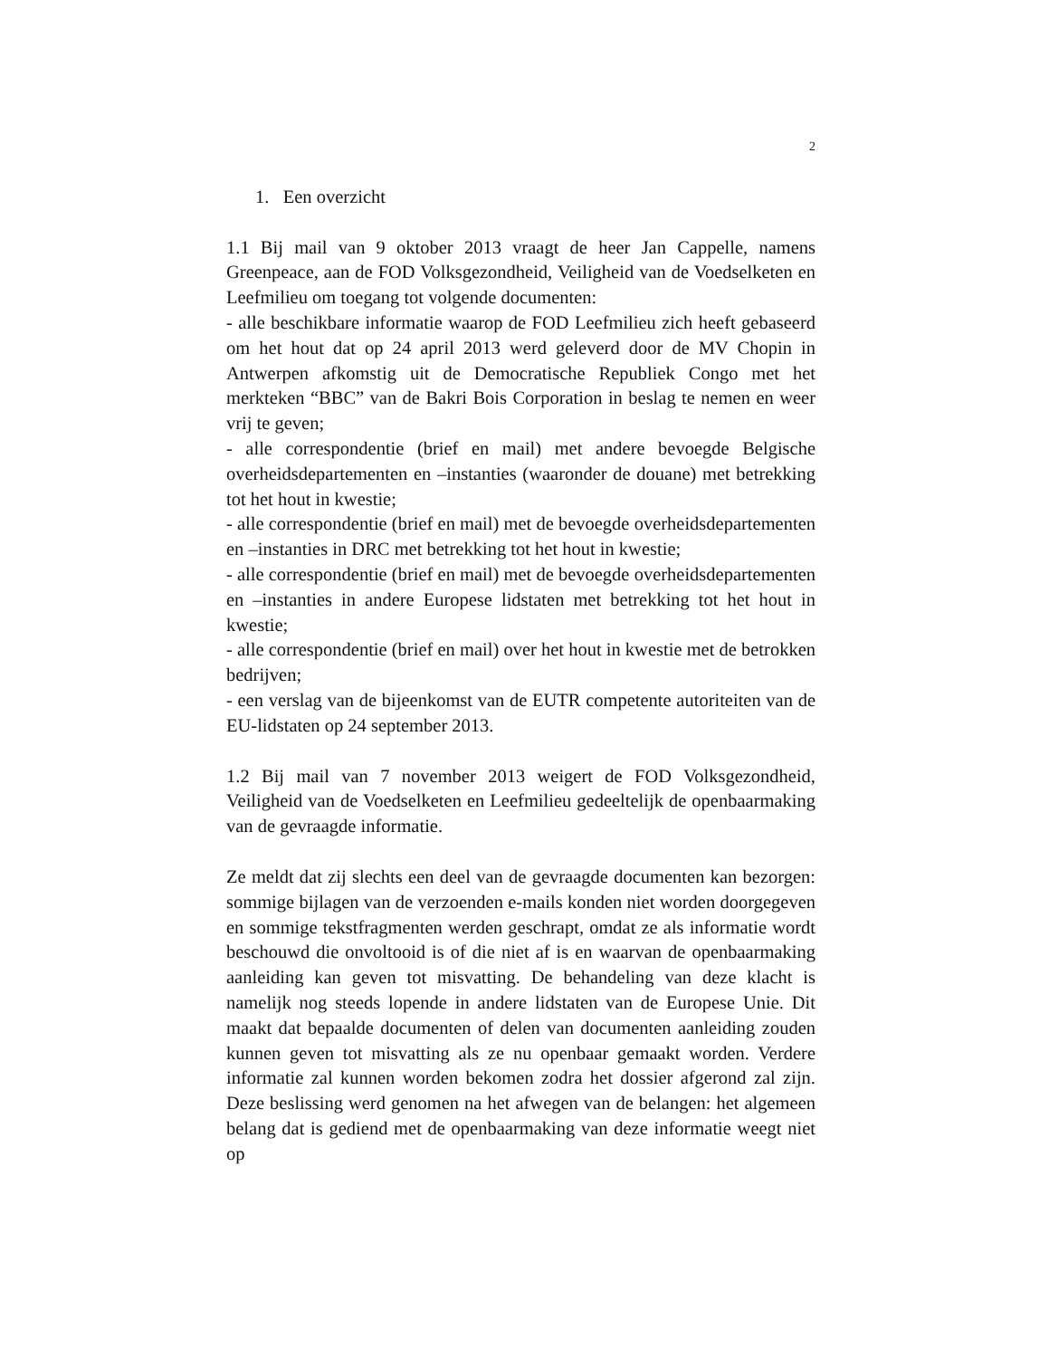2
1. Een overzicht
1.1 Bij mail van 9 oktober 2013 vraagt de heer Jan Cappelle, namens Greenpeace, aan de FOD Volksgezondheid, Veiligheid van de Voedselketen en Leefmilieu om toegang tot volgende documenten:
- alle beschikbare informatie waarop de FOD Leefmilieu zich heeft gebaseerd om het hout dat op 24 april 2013 werd geleverd door de MV Chopin in Antwerpen afkomstig uit de Democratische Republiek Congo met het merkteken “BBC” van de Bakri Bois Corporation in beslag te nemen en weer vrij te geven;
- alle correspondentie (brief en mail) met andere bevoegde Belgische overheidsdepartementen en –instanties (waaronder de douane) met betrekking tot het hout in kwestie;
- alle correspondentie (brief en mail) met de bevoegde overheidsdepartementen en –instanties in DRC met betrekking tot het hout in kwestie;
- alle correspondentie (brief en mail) met de bevoegde overheidsdepartementen en –instanties in andere Europese lidstaten met betrekking tot het hout in kwestie;
- alle correspondentie (brief en mail) over het hout in kwestie met de betrokken bedrijven;
- een verslag van de bijeenkomst van de EUTR competente autoriteiten van de EU-lidstaten op 24 september 2013.
1.2 Bij mail van 7 november 2013 weigert de FOD Volksgezondheid, Veiligheid van de Voedselketen en Leefmilieu gedeeltelijk de openbaarmaking van de gevraagde informatie.
Ze meldt dat zij slechts een deel van de gevraagde documenten kan bezorgen: sommige bijlagen van de verzoenden e-mails konden niet worden doorgegeven en sommige tekstfragmenten werden geschrapt, omdat ze als informatie wordt beschouwd die onvoltooid is of die niet af is en waarvan de openbaarmaking aanleiding kan geven tot misvatting. De behandeling van deze klacht is namelijk nog steeds lopende in andere lidstaten van de Europese Unie. Dit maakt dat bepaalde documenten of delen van documenten aanleiding zouden kunnen geven tot misvatting als ze nu openbaar gemaakt worden. Verdere informatie zal kunnen worden bekomen zodra het dossier afgerond zal zijn. Deze beslissing werd genomen na het afwegen van de belangen: het algemeen belang dat is gediend met de openbaarmaking van deze informatie weegt niet op